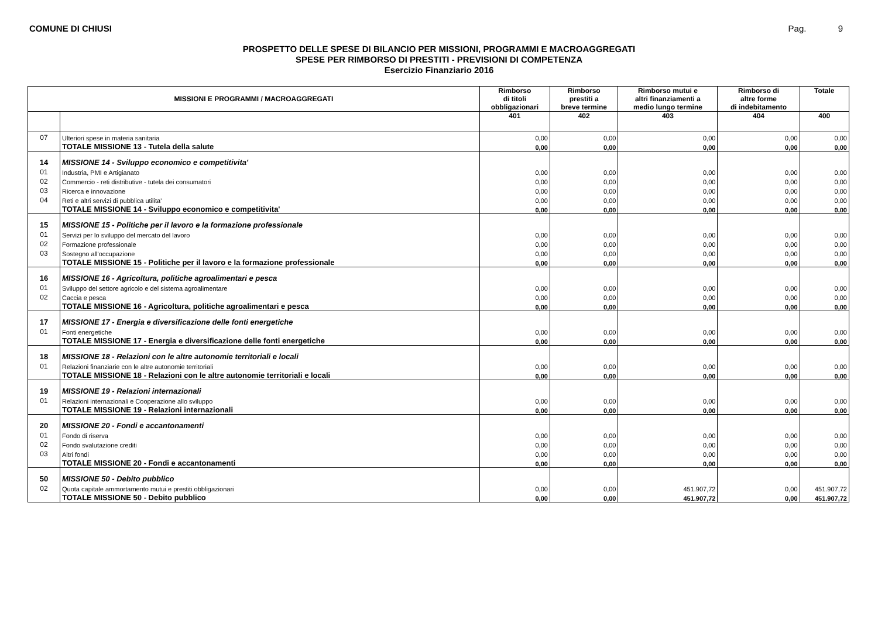COMUNE DI CHIUSI Pag. 9
PROSPETTO DELLE SPESE DI BILANCIO PER MISSIONI, PROGRAMMI E MACROAGGREGATI
SPESE PER RIMBORSO DI PRESTITI - PREVISIONI DI COMPETENZA
Esercizio Finanziario 2016
| MISSIONI E PROGRAMMI / MACROAGGREGATI | | Rimborso di titoli obbligazionari | Rimborso prestiti a breve termine | Rimborso mutui e altri finanziamenti a medio lungo termine | Rimborso di altre forme di indebitamento | Totale |
| --- | --- | --- | --- | --- | --- | --- |
| | | 401 | 402 | 403 | 404 | 400 |
| 07 | Ulteriori spese in materia sanitaria | 0,00 | 0,00 | 0,00 | 0,00 | 0,00 |
| | TOTALE MISSIONE 13 - Tutela della salute | 0,00 | 0,00 | 0,00 | 0,00 | 0,00 |
| 14 | MISSIONE 14 - Sviluppo economico e competitivita' | | | | | |
| 01 | Industria, PMI e Artigianato | 0,00 | 0,00 | 0,00 | 0,00 | 0,00 |
| 02 | Commercio - reti distributive - tutela dei consumatori | 0,00 | 0,00 | 0,00 | 0,00 | 0,00 |
| 03 | Ricerca e innovazione | 0,00 | 0,00 | 0,00 | 0,00 | 0,00 |
| 04 | Reti e altri servizi di pubblica utilita' | 0,00 | 0,00 | 0,00 | 0,00 | 0,00 |
| | TOTALE MISSIONE 14 - Sviluppo economico e competitivita' | 0,00 | 0,00 | 0,00 | 0,00 | 0,00 |
| 15 | MISSIONE 15 - Politiche per il lavoro e la formazione professionale | | | | | |
| 01 | Servizi per lo sviluppo del mercato del lavoro | 0,00 | 0,00 | 0,00 | 0,00 | 0,00 |
| 02 | Formazione professionale | 0,00 | 0,00 | 0,00 | 0,00 | 0,00 |
| 03 | Sostegno all'occupazione | 0,00 | 0,00 | 0,00 | 0,00 | 0,00 |
| | TOTALE MISSIONE 15 - Politiche per il lavoro e la formazione professionale | 0,00 | 0,00 | 0,00 | 0,00 | 0,00 |
| 16 | MISSIONE 16 - Agricoltura, politiche agroalimentari e pesca | | | | | |
| 01 | Sviluppo del settore agricolo e del sistema agroalimentare | 0,00 | 0,00 | 0,00 | 0,00 | 0,00 |
| 02 | Caccia e pesca | 0,00 | 0,00 | 0,00 | 0,00 | 0,00 |
| | TOTALE MISSIONE 16 - Agricoltura, politiche agroalimentari e pesca | 0,00 | 0,00 | 0,00 | 0,00 | 0,00 |
| 17 | MISSIONE 17 - Energia e diversificazione delle fonti energetiche | | | | | |
| 01 | Fonti energetiche | 0,00 | 0,00 | 0,00 | 0,00 | 0,00 |
| | TOTALE MISSIONE 17 - Energia e diversificazione delle fonti energetiche | 0,00 | 0,00 | 0,00 | 0,00 | 0,00 |
| 18 | MISSIONE 18 - Relazioni con le altre autonomie territoriali e locali | | | | | |
| 01 | Relazioni finanziarie con le altre autonomie territoriali | 0,00 | 0,00 | 0,00 | 0,00 | 0,00 |
| | TOTALE MISSIONE 18 - Relazioni con le altre autonomie territoriali e locali | 0,00 | 0,00 | 0,00 | 0,00 | 0,00 |
| 19 | MISSIONE 19 - Relazioni internazionali | | | | | |
| 01 | Relazioni internazionali e Cooperazione allo sviluppo | 0,00 | 0,00 | 0,00 | 0,00 | 0,00 |
| | TOTALE MISSIONE 19 - Relazioni internazionali | 0,00 | 0,00 | 0,00 | 0,00 | 0,00 |
| 20 | MISSIONE 20 - Fondi e accantonamenti | | | | | |
| 01 | Fondo di riserva | 0,00 | 0,00 | 0,00 | 0,00 | 0,00 |
| 02 | Fondo svalutazione crediti | 0,00 | 0,00 | 0,00 | 0,00 | 0,00 |
| 03 | Altri fondi | 0,00 | 0,00 | 0,00 | 0,00 | 0,00 |
| | TOTALE MISSIONE 20 - Fondi e accantonamenti | 0,00 | 0,00 | 0,00 | 0,00 | 0,00 |
| 50 | MISSIONE 50 - Debito pubblico | | | | | |
| 02 | Quota capitale ammortamento mutui e prestiti obbligazionari | 0,00 | 0,00 | 451.907,72 | 0,00 | 451.907,72 |
| | TOTALE MISSIONE 50 - Debito pubblico | 0,00 | 0,00 | 451.907,72 | 0,00 | 451.907,72 |